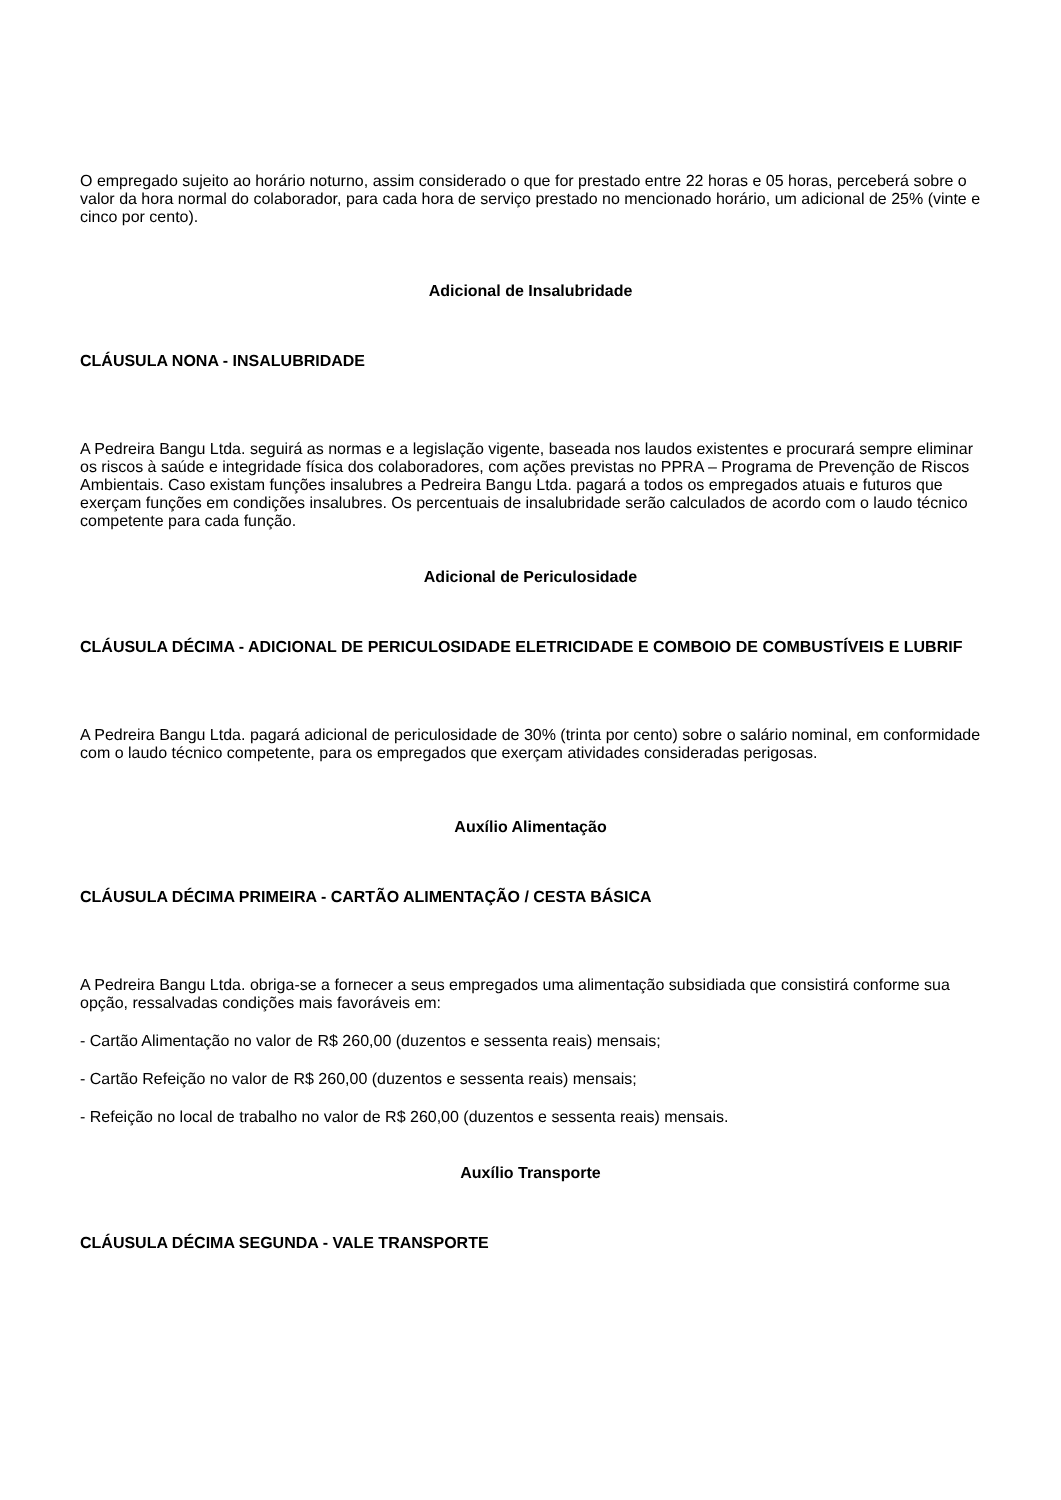O empregado sujeito ao horário noturno, assim considerado o que for prestado entre 22 horas e 05 horas, perceberá sobre o valor da hora normal do colaborador, para cada hora de serviço prestado no mencionado horário, um adicional de 25% (vinte e cinco por cento).
Adicional de Insalubridade
CLÁUSULA NONA - INSALUBRIDADE
A Pedreira Bangu Ltda. seguirá as normas e a legislação vigente, baseada nos laudos existentes e procurará sempre eliminar os riscos à saúde e integridade física dos colaboradores, com ações previstas no PPRA – Programa de Prevenção de Riscos Ambientais. Caso existam funções insalubres a Pedreira Bangu Ltda. pagará a todos os empregados atuais e futuros que exerçam funções em condições insalubres. Os percentuais de insalubridade serão calculados de acordo com o laudo técnico competente para cada função.
Adicional de Periculosidade
CLÁUSULA DÉCIMA - ADICIONAL DE PERICULOSIDADE ELETRICIDADE E COMBOIO DE COMBUSTÍVEIS E LUBRIF
A Pedreira Bangu Ltda. pagará adicional de periculosidade de 30% (trinta por cento) sobre o salário nominal, em conformidade com o laudo técnico competente, para os empregados que exerçam atividades consideradas perigosas.
Auxílio Alimentação
CLÁUSULA DÉCIMA PRIMEIRA - CARTÃO ALIMENTAÇÃO / CESTA BÁSICA
A Pedreira Bangu Ltda. obriga-se a fornecer a seus empregados uma alimentação subsidiada que consistirá conforme sua opção, ressalvadas condições mais favoráveis em:
- Cartão Alimentação no valor de R$ 260,00 (duzentos e sessenta reais) mensais;
- Cartão Refeição no valor de R$ 260,00 (duzentos e sessenta reais) mensais;
- Refeição no local de trabalho no valor de R$ 260,00 (duzentos e sessenta reais) mensais.
Auxílio Transporte
CLÁUSULA DÉCIMA SEGUNDA - VALE TRANSPORTE